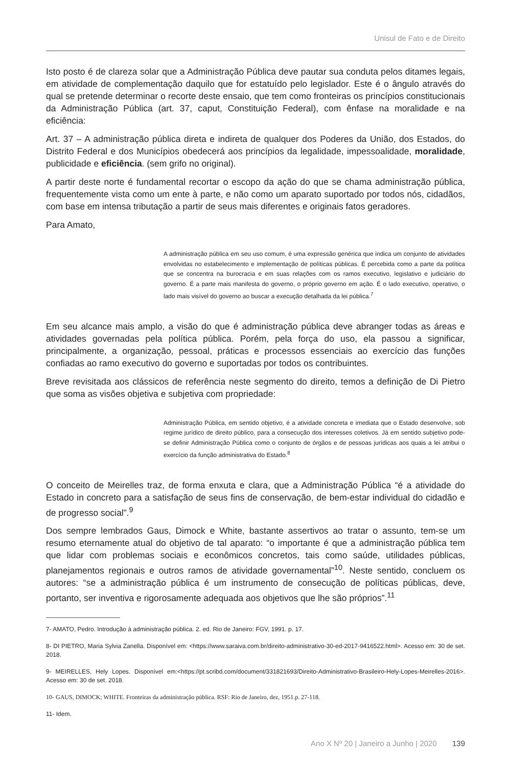Unisul de Fato e de Direito
Isto posto é de clareza solar que a Administração Pública deve pautar sua conduta pelos ditames legais, em atividade de complementação daquilo que for estatuído pelo legislador. Este é o ângulo através do qual se pretende determinar o recorte deste ensaio, que tem como fronteiras os princípios constitucionais da Administração Pública (art. 37, caput, Constituição Federal), com ênfase na moralidade e na eficiência:
Art. 37 – A administração pública direta e indireta de qualquer dos Poderes da União, dos Estados, do Distrito Federal e dos Municípios obedecerá aos princípios da legalidade, impessoalidade, moralidade, publicidade e eficiência. (sem grifo no original).
A partir deste norte é fundamental recortar o escopo da ação do que se chama administração pública, frequentemente vista como um ente à parte, e não como um aparato suportado por todos nós, cidadãos, com base em intensa tributação a partir de seus mais diferentes e originais fatos geradores.
Para Amato,
A administração pública em seu uso comum, é uma expressão genérica que indica um conjunto de atividades envolvidas no estabelecimento e implementação de políticas públicas. É percebida como a parte da política que se concentra na burocracia e em suas relações com os ramos executivo, legislativo e judiciário do governo. É a parte mais manifesta do governo, o próprio governo em ação. É o lado executivo, operativo, o lado mais visível do governo ao buscar a execução detalhada da lei pública.<sup>7</sup>
Em seu alcance mais amplo, a visão do que é administração pública deve abranger todas as áreas e atividades governadas pela política pública. Porém, pela força do uso, ela passou a significar, principalmente, a organização, pessoal, práticas e processos essenciais ao exercício das funções confiadas ao ramo executivo do governo e suportadas por todos os contribuintes.
Breve revisitada aos clássicos de referência neste segmento do direito, temos a definição de Di Pietro que soma as visões objetiva e subjetiva com propriedade:
Administração Pública, em sentido objetivo, é a atividade concreta e imediata que o Estado desenvolve, sob regime jurídico de direito público, para a consecução dos interesses coletivos. Já em sentido subjetivo pode-se definir Administração Pública como o conjunto de órgãos e de pessoas jurídicas aos quais a lei atribui o exercício da função administrativa do Estado.<sup>8</sup>
O conceito de Meirelles traz, de forma enxuta e clara, que a Administração Pública “é a atividade do Estado in concreto para a satisfação de seus fins de conservação, de bem-estar individual do cidadão e de progresso social”.<sup>9</sup>
Dos sempre lembrados Gaus, Dimock e White, bastante assertivos ao tratar o assunto, tem-se um resumo eternamente atual do objetivo de tal aparato: “o importante é que a administração pública tem que lidar com problemas sociais e econômicos concretos, tais como saúde, utilidades públicas, planejamentos regionais e outros ramos de atividade governamental”<sup>10</sup>. Neste sentido, concluem os autores: “se a administração pública é um instrumento de consecução de políticas públicas, deve, portanto, ser inventiva e rigorosamente adequada aos objetivos que lhe são próprios”.<sup>11</sup>
7- AMATO, Pedro. Introdução à administração pública. 2. ed. Rio de Janeiro: FGV, 1991. p. 17.
8- DI PIETRO, Maria Sylvia Zanella. Disponível em: <https://www.saraiva.com.br/direito-administrativo-30-ed-2017-9416522.html>. Acesso em: 30 de set. 2018.
9- MEIRELLES, Hely Lopes. Disponível em:<https://pt.scribd.com/document/331821693/Direito-Administrativo-Brasileiro-Hely-Lopes-Meirelles-2016>. Acesso em: 30 de set. 2018.
10- GAUS, DIMOCK; WHITE. Fronteiras da administração pública. RSF: Rio de Janeiro, dez, 1951.p. 27-118.
11- Idem.
Ano X Nº 20 | Janeiro a Junho | 2020 139